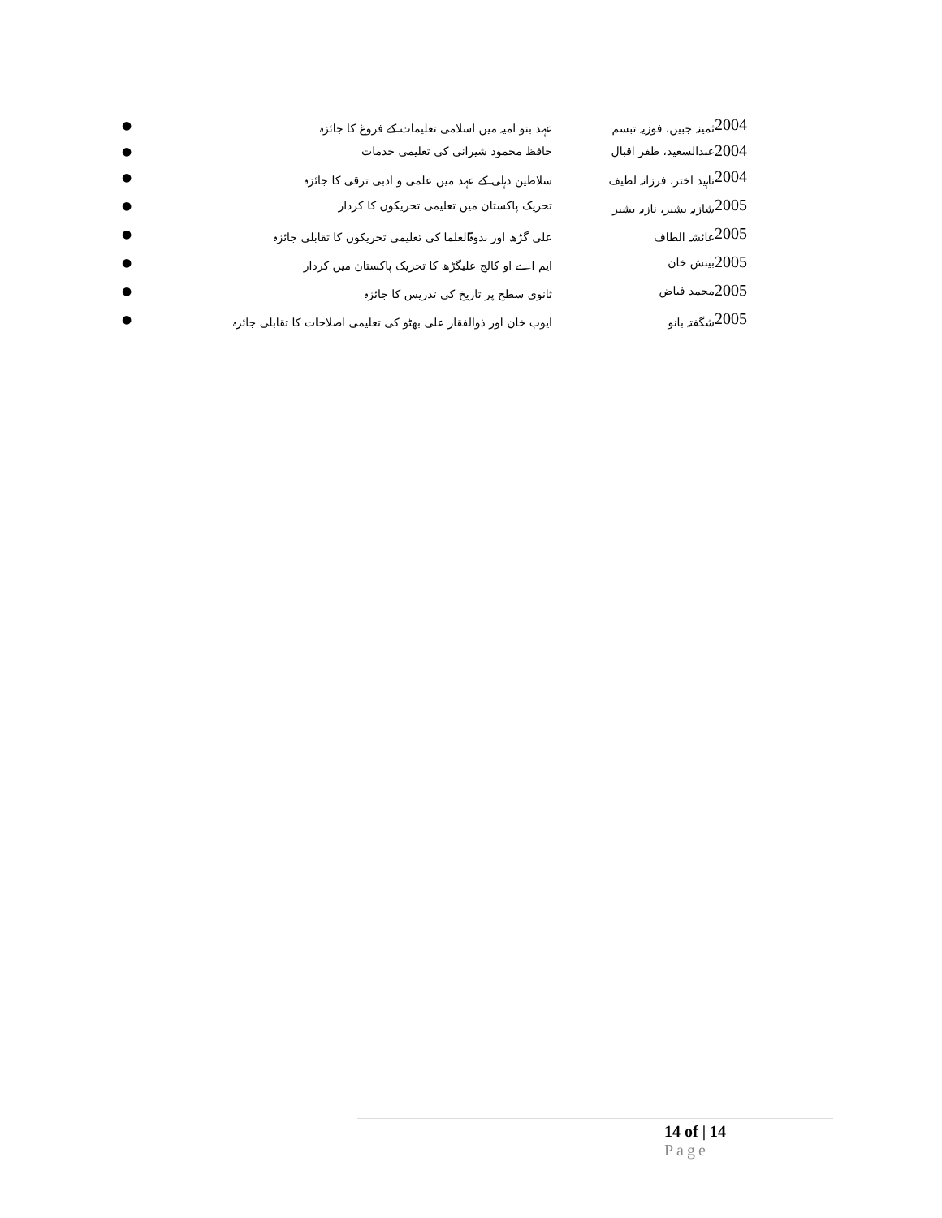| 2004 | ثمینہ جبیں، فوزیہ تبسم | عہد بنو امیہ میں اسلامی تعلیمات کے فروغ کا جائزہ | ● |
| 2004 | عبدالسعید، ظفر اقبال | حافظ محمود شیرانی کی تعلیمی خدمات | ● |
| 2004 | ناہید اختر، فرزانہ لطیف | سلاطین دہلی کے عہد میں علمی و ادبی ترقی کا جائزہ | ● |
| 2005 | شازیہ بشیر، نازیہ بشیر | تحریک پاکستان میں تعلیمی تحریکوں کا کردار | ● |
| 2005 | عائشہ الطاف | علی گڑھ اور ندوۃالعلما کی تعلیمی تحریکوں کا تقابلی جائزہ | ● |
| 2005 | بینش خان | ایم اے او کالج علیگڑھ کا تحریک پاکستان میں کردار | ● |
| 2005 | محمد فیاض | ثانوی سطح پر تاریخ کی تدریس کا جائزہ | ● |
| 2005 | شگفتہ بانو | ایوب خان اور ذوالفقار علی بھٹو کی تعلیمی اصلاحات کا تقابلی جائزہ | ● |
14 of | 14
Page